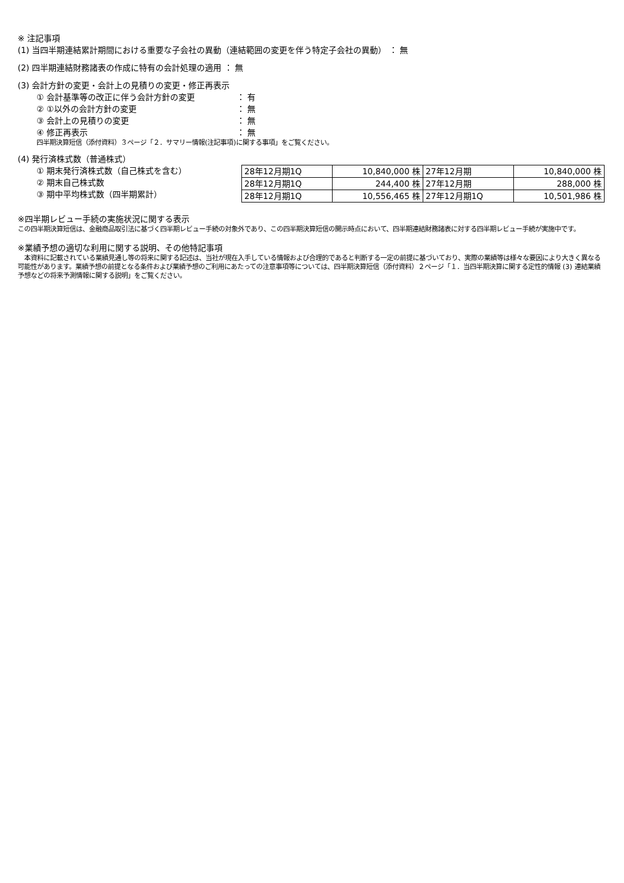※ 注記事項
(1) 当四半期連結累計期間における重要な子会社の異動（連結範囲の変更を伴う特定子会社の異動） ： 無
(2) 四半期連結財務諸表の作成に特有の会計処理の適用 ： 無
(3) 会計方針の変更・会計上の見積りの変更・修正再表示
① 会計基準等の改正に伴う会計方針の変更 ： 有
② ①以外の会計方針の変更 ： 無
③ 会計上の見積りの変更 ： 無
④ 修正再表示 ： 無
四半期決算短信（添付資料）３ページ「２．サマリー情報(注記事項)に関する事項」をご覧ください。
(4) 発行済株式数（普通株式）
① 期末発行済株式数（自己株式を含む）
② 期末自己株式数
③ 期中平均株式数（四半期累計）
| 28年12月期1Q | 10,840,000 株 | 27年12月期 | 10,840,000 株 |
| 28年12月期1Q | 244,400 株 | 27年12月期 | 288,000 株 |
| 28年12月期1Q | 10,556,465 株 | 27年12月期1Q | 10,501,986 株 |
※四半期レビュー手続の実施状況に関する表示
この四半期決算短信は、金融商品取引法に基づく四半期レビュー手続の対象外であり、この四半期決算短信の開示時点において、四半期連結財務諸表に対する四半期レビュー手続が実施中です。
※業績予想の適切な利用に関する説明、その他特記事項
　本資料に記載されている業績見通し等の将来に関する記述は、当社が現在入手している情報および合理的であると判断する一定の前提に基づいており、実際の業績等は様々な要因により大きく異なる可能性があります。業績予想の前提となる条件および業績予想のご利用にあたっての注意事項等については、四半期決算短信（添付資料）２ページ「１．当四半期決算に関する定性的情報 (3) 連結業績予想などの将来予測情報に関する説明」をご覧ください。